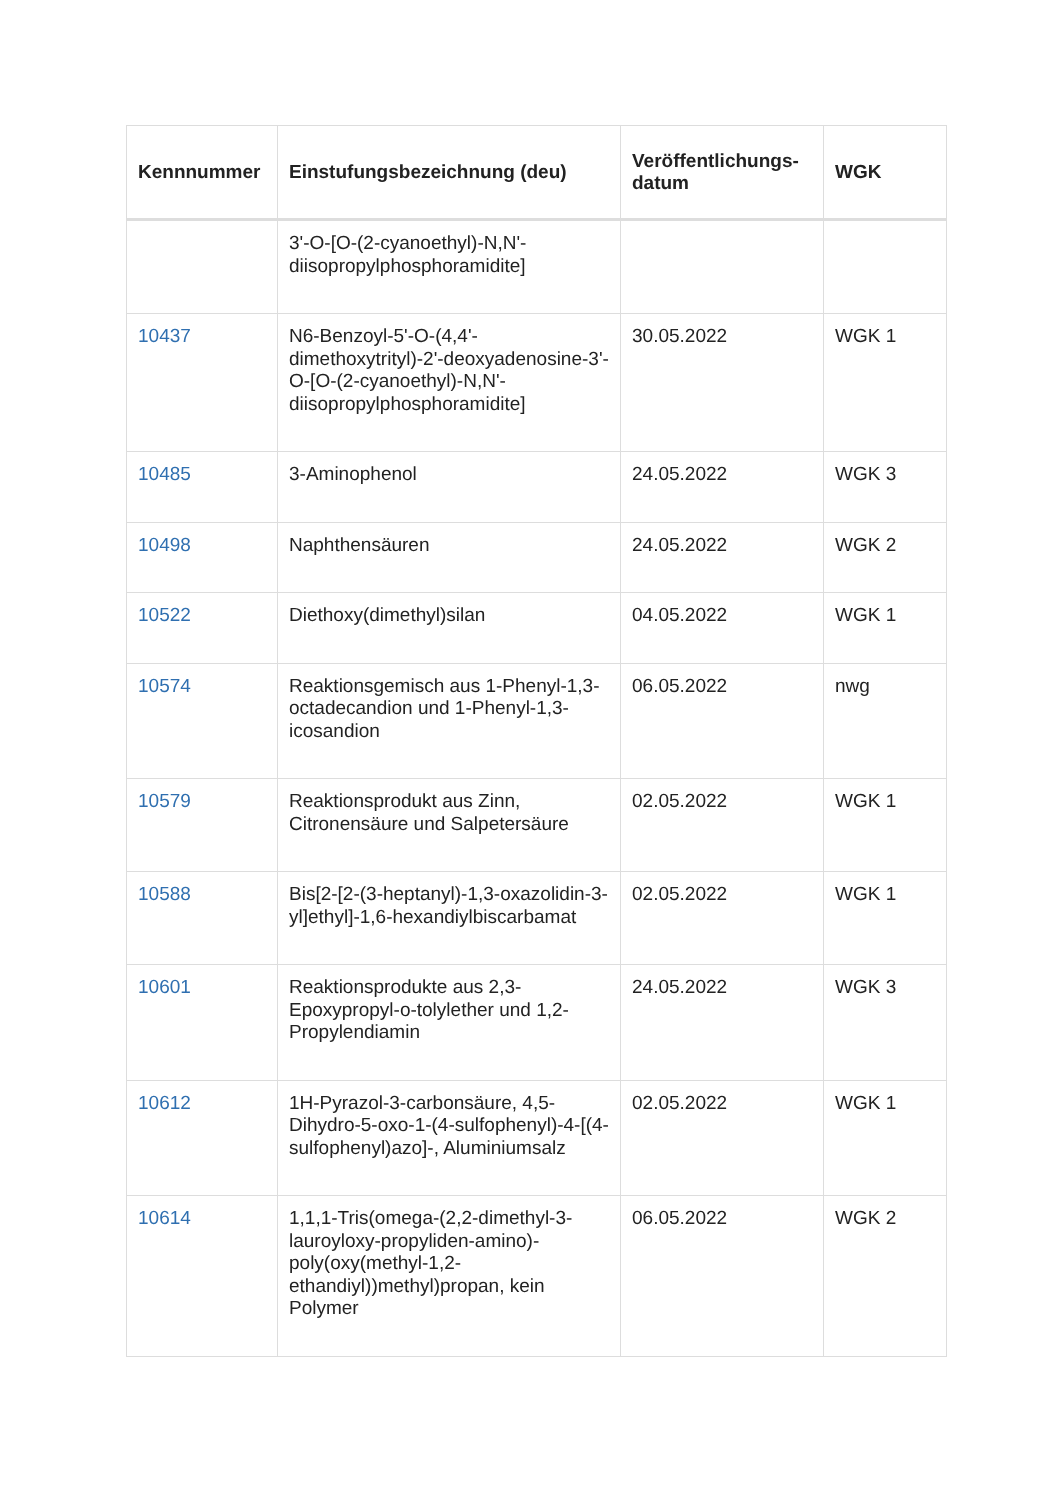| Kennnummer | Einstufungsbezeichnung (deu) | Veröffentlichungs-datum | WGK |
| --- | --- | --- | --- |
| | 3'-O-[O-(2-cyanoethyl)-N,N'-diisopropylphosphoramidite] | | |
| 10437 | N6-Benzoyl-5'-O-(4,4'-dimethoxytrityl)-2'-deoxyadenosine-3'-O-[O-(2-cyanoethyl)-N,N'-diisopropylphosphoramidite] | 30.05.2022 | WGK 1 |
| 10485 | 3-Aminophenol | 24.05.2022 | WGK 3 |
| 10498 | Naphthensäuren | 24.05.2022 | WGK 2 |
| 10522 | Diethoxy(dimethyl)silan | 04.05.2022 | WGK 1 |
| 10574 | Reaktionsgemisch aus 1-Phenyl-1,3-octadecandion und 1-Phenyl-1,3-icosandion | 06.05.2022 | nwg |
| 10579 | Reaktionsprodukt aus Zinn, Citronensäure und Salpetersäure | 02.05.2022 | WGK 1 |
| 10588 | Bis[2-[2-(3-heptanyl)-1,3-oxazolidin-3-yl]ethyl]-1,6-hexandiylbiscarbamat | 02.05.2022 | WGK 1 |
| 10601 | Reaktionsprodukte aus 2,3-Epoxypropyl-o-tolylether und 1,2-Propylendiamin | 24.05.2022 | WGK 3 |
| 10612 | 1H-Pyrazol-3-carbonsäure, 4,5-Dihydro-5-oxo-1-(4-sulfophenyl)-4-[(4-sulfophenyl)azo]-, Aluminiumsalz | 02.05.2022 | WGK 1 |
| 10614 | 1,1,1-Tris(omega-(2,2-dimethyl-3-lauroyloxy-propyliden-amino)-poly(oxy(methyl-1,2-ethandiyl))methyl)propan, kein Polymer | 06.05.2022 | WGK 2 |